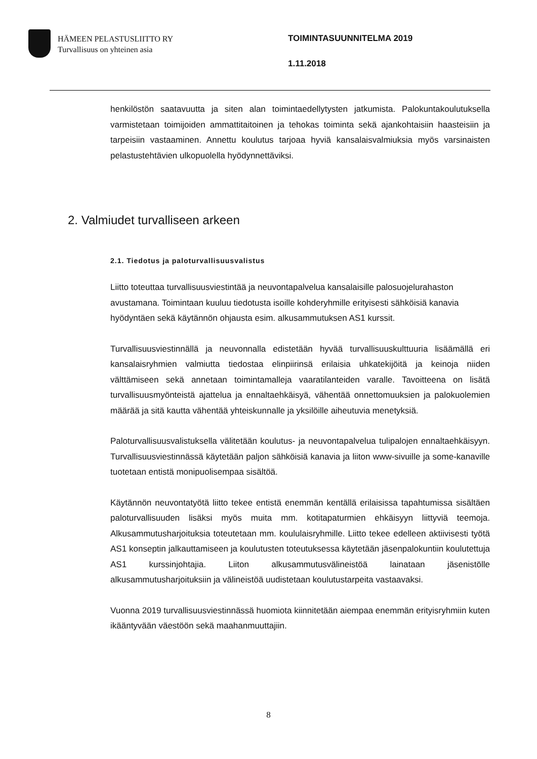HÄMEEN PELASTUSLIITTO RY
Turvallisuus on yhteinen asia
TOIMINTASUUNNITELMA 2019
1.11.2018
henkilöstön saatavuutta ja siten alan toimintaedellytysten jatkumista. Palokuntakoulutuksella varmistetaan toimijoiden ammattitaitoinen ja tehokas toiminta sekä ajankohtaisiin haasteisiin ja tarpeisiin vastaaminen. Annettu koulutus tarjoaa hyviä kansalaisvalmiuksia myös varsinaisten pelastustehtävien ulkopuolella hyödynnettäviksi.
2. Valmiudet turvalliseen arkeen
2.1. Tiedotus ja paloturvallisuusvalistus
Liitto toteuttaa turvallisuusviestintää ja neuvontapalvelua kansalaisille palosuojelurahaston avustamana. Toimintaan kuuluu tiedotusta isoille kohderyhmille erityisesti sähköisiä kanavia hyödyntäen sekä käytännön ohjausta esim. alkusammutuksen AS1 kurssit.
Turvallisuusviestinnällä ja neuvonnalla edistetään hyvää turvallisuuskulttuuria lisäämällä eri kansalaisryhmien valmiutta tiedostaa elinpiirinsä erilaisia uhkatekijöitä ja keinoja niiden välttämiseen sekä annetaan toimintamalleja vaaratilanteiden varalle. Tavoitteena on lisätä turvallisuusmyönteistä ajattelua ja ennaltaehkäisyä, vähentää onnettomuuksien ja palokuolemien määrää ja sitä kautta vähentää yhteiskunnalle ja yksilöille aiheutuvia menetyksiä.
Paloturvallisuusvalistuksella välitetään koulutus- ja neuvontapalvelua tulipalojen ennaltaehkäisyyn. Turvallisuusviestinnässä käytetään paljon sähköisiä kanavia ja liiton www-sivuille ja some-kanaville tuotetaan entistä monipuolisempaa sisältöä.
Käytännön neuvontatyötä liitto tekee entistä enemmän kentällä erilaisissa tapahtumissa sisältäen paloturvallisuuden lisäksi myös muita mm. kotitapaturmien ehkäisyyn liittyviä teemoja. Alkusammutusharjoituksia toteutetaan mm. koululaisryhmille. Liitto tekee edelleen aktiivisesti työtä AS1 konseptin jalkauttamiseen ja koulutusten toteutuksessa käytetään jäsenpalokuntiin koulutettuja AS1 kurssinjohtajia. Liiton alkusammutusvälineistöä lainataan jäsenistölle alkusammutusharjoituksiin ja välineistöä uudistetaan koulutustarpeita vastaavaksi.
Vuonna 2019 turvallisuusviestinnässä huomiota kiinnitetään aiempaa enemmän erityisryhmiin kuten ikääntyvään väestöön sekä maahanmuuttajiin.
8